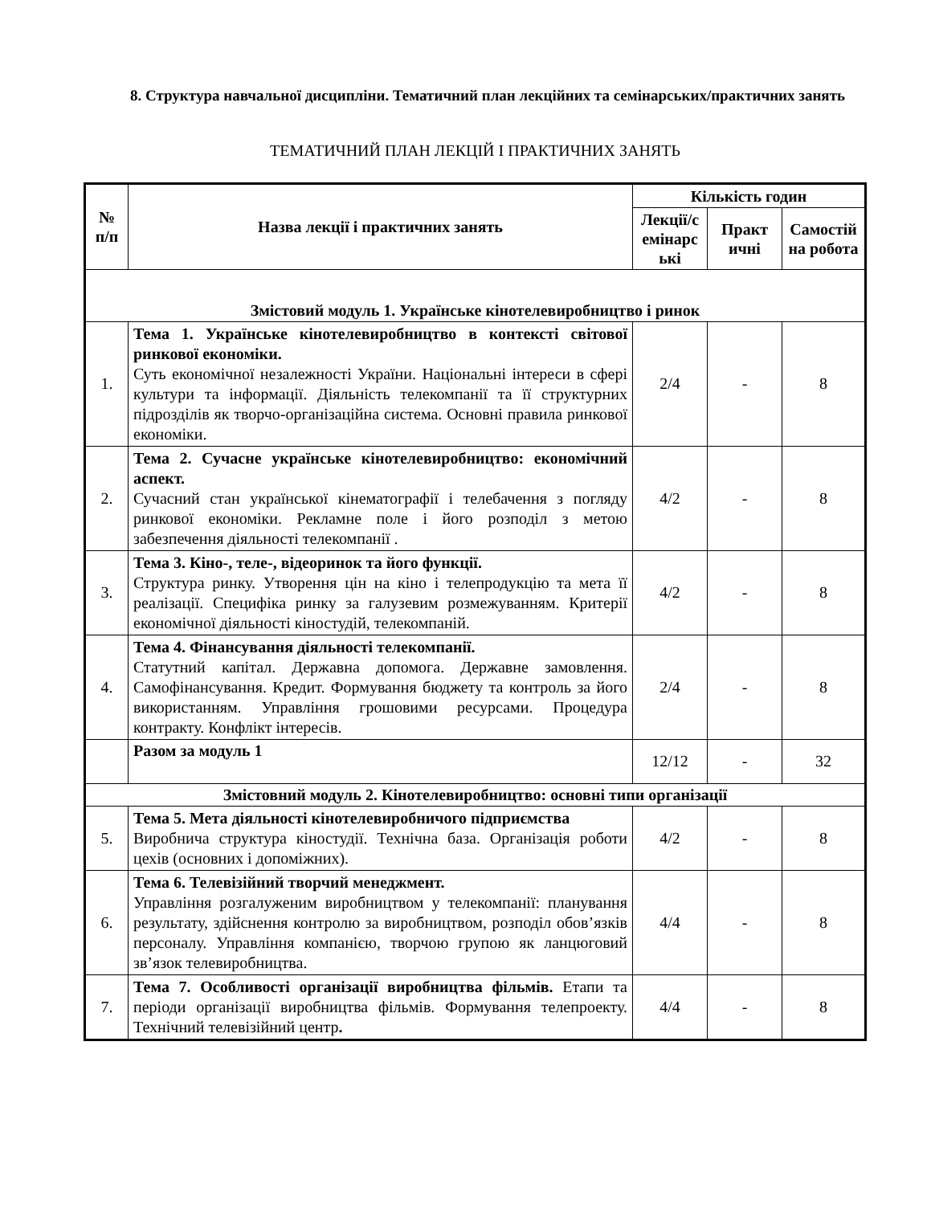8. Структура навчальної дисципліни. Тематичний план лекційних та семінарських/практичних занять
ТЕМАТИЧНИЙ ПЛАН ЛЕКЦІЙ І ПРАКТИЧНИХ ЗАНЯТЬ
| № п/п | Назва лекції і практичних занять | Кількість годин | | |
| --- | --- | --- | --- | --- |
| | | Лекції/с емінарс ькі | Практ ичні | Самостій на робота |
| Змістовий модуль 1. Українське кінотелевиробництво і ринок | | | | |
| 1. | Тема 1. Українське кінотелевиробництво в контексті світової ринкової економіки. Суть економічної незалежності України. Національні інтереси в сфері культури та інформації. Діяльність телекомпанії та її структурних підрозділів як творчо-організаційна система. Основні правила ринкової економіки. | 2/4 | - | 8 |
| 2. | Тема 2. Сучасне українське кінотелевиробництво: економічний аспект. Сучасний стан української кінематографії і телебачення з погляду ринкової економіки. Рекламне поле і його розподіл з метою забезпечення діяльності телекомпанії . | 4/2 | - | 8 |
| 3. | Тема 3. Кіно-, теле-, відеоринок та його функції. Структура ринку. Утворення цін на кіно і телепродукцію та мета її реалізації. Специфіка ринку за галузевим розмежуванням. Критерії економічної діяльності кіностудій, телекомпаній. | 4/2 | - | 8 |
| 4. | Тема 4. Фінансування діяльності телекомпанії. Статутний капітал. Державна допомога. Державне замовлення. Самофінансування. Кредит. Формування бюджету та контроль за його використанням. Управління грошовими ресурсами. Процедура контракту. Конфлікт інтересів. | 2/4 | - | 8 |
| | Разом за модуль 1 | 12/12 | - | 32 |
| Змістовний модуль 2. Кінотелевиробництво: основні типи організації | | | | |
| 5. | Тема 5. Мета діяльності кінотелевиробничого підприємства Виробнича структура кіностудії. Технічна база. Організація роботи цехів (основних і допоміжних). | 4/2 | - | 8 |
| 6. | Тема 6. Телевізійний творчий менеджмент. Управління розгалуженим виробництвом у телекомпанії: планування результату, здійснення контролю за виробництвом, розподіл обов’язків персоналу. Управління компанією, творчою групою як ланцюговий зв’язок телевиробництва. | 4/4 | - | 8 |
| 7. | Тема 7. Особливості організації виробництва фільмів. Етапи та періоди організації виробництва фільмів. Формування телепроекту. Технічний телевізійний центр . | 4/4 | - | 8 |